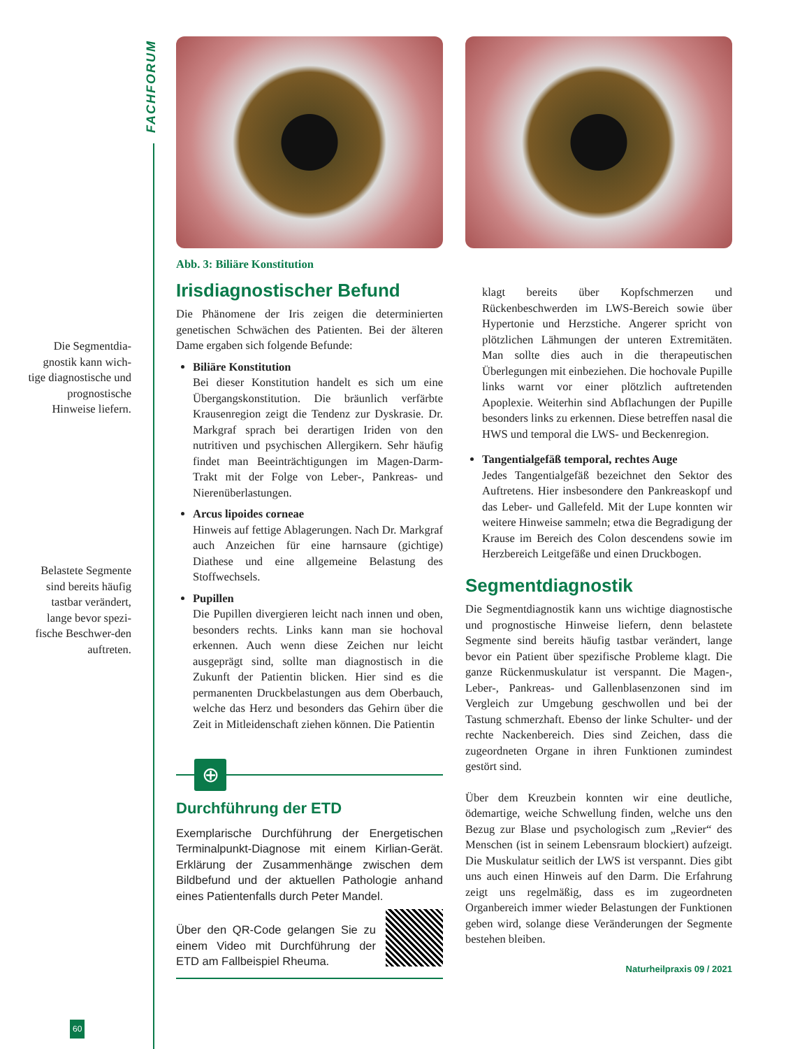FACHFORUM
Die Segmentdia-gnostik kann wich-tige diagnostische und prognostische Hinweise liefern.
Belastete Segmente sind bereits häufig tastbar verändert, lange bevor spezi-fische Beschwer-den auftreten.
Abb. 3: Biliäre Konstitution
Irisdiagnostischer Befund
Die Phänomene der Iris zeigen die determinierten genetischen Schwächen des Patienten. Bei der älteren Dame ergaben sich folgende Befunde:
Biliäre Konstitution
Bei dieser Konstitution handelt es sich um eine Übergangskonstitution. Die bräunlich verfärbte Krausenregion zeigt die Tendenz zur Dyskrasie. Dr. Markgraf sprach bei derartigen Iriden von den nutritiven und psychischen Allergikern. Sehr häufig findet man Beeinträchtigungen im Magen-Darm-Trakt mit der Folge von Leber-, Pankreas- und Nierenüberlastungen.
Arcus lipoides corneae
Hinweis auf fettige Ablagerungen. Nach Dr. Markgraf auch Anzeichen für eine harnsaure (gichtige) Diathese und eine allgemeine Belastung des Stoffwechsels.
Pupillen
Die Pupillen divergieren leicht nach innen und oben, besonders rechts. Links kann man sie hochoval erkennen. Auch wenn diese Zeichen nur leicht ausgeprägt sind, sollte man diagnostisch in die Zukunft der Patientin blicken. Hier sind es die permanenten Druckbelastungen aus dem Oberbauch, welche das Herz und besonders das Gehirn über die Zeit in Mitleidenschaft ziehen können. Die Patientin
⊕
Durchführung der ETD
Exemplarische Durchführung der Energetischen Terminalpunkt-Diagnose mit einem Kirlian-Gerät. Erklärung der Zusammenhänge zwischen dem Bildbefund und der aktuellen Pathologie anhand eines Patientenfalls durch Peter Mandel.
Über den QR-Code gelangen Sie zu einem Video mit Durchführung der ETD am Fallbeispiel Rheuma.
klagt bereits über Kopfschmerzen und Rückenbeschwerden im LWS-Bereich sowie über Hypertonie und Herzstiche. Angerer spricht von plötzlichen Lähmungen der unteren Extremitäten. Man sollte dies auch in die therapeutischen Überlegungen mit einbeziehen. Die hochovale Pupille links warnt vor einer plötzlich auftretenden Apoplexie. Weiterhin sind Abflachungen der Pupille besonders links zu erkennen. Diese betreffen nasal die HWS und temporal die LWS- und Beckenregion.
Tangentialgefäß temporal, rechtes Auge
Jedes Tangentialgefäß bezeichnet den Sektor des Auftretens. Hier insbesondere den Pankreaskopf und das Leber- und Gallefeld. Mit der Lupe konnten wir weitere Hinweise sammeln; etwa die Begradigung der Krause im Bereich des Colon descendens sowie im Herzbereich Leitgefäße und einen Druckbogen.
Segmentdiagnostik
Die Segmentdiagnostik kann uns wichtige diagnostische und prognostische Hinweise liefern, denn belastete Segmente sind bereits häufig tastbar verändert, lange bevor ein Patient über spezifische Probleme klagt. Die ganze Rückenmuskulatur ist verspannt. Die Magen-, Leber-, Pankreas- und Gallenblasenzonen sind im Vergleich zur Umgebung geschwollen und bei der Tastung schmerzhaft. Ebenso der linke Schulter- und der rechte Nackenbereich. Dies sind Zeichen, dass die zugeordneten Organe in ihren Funktionen zumindest gestört sind.
Über dem Kreuzbein konnten wir eine deutliche, ödemartige, weiche Schwellung finden, welche uns den Bezug zur Blase und psychologisch zum „Revier“ des Menschen (ist in seinem Lebensraum blockiert) aufzeigt. Die Muskulatur seitlich der LWS ist verspannt. Dies gibt uns auch einen Hinweis auf den Darm. Die Erfahrung zeigt uns regelmäßig, dass es im zugeordneten Organbereich immer wieder Belastungen der Funktionen geben wird, solange diese Veränderungen der Segmente bestehen bleiben.
Naturheilpraxis 09 / 2021
60